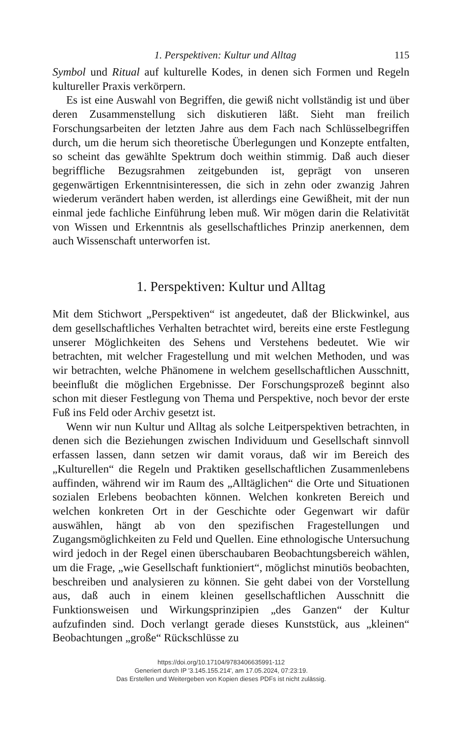1. Perspektiven: Kultur und Alltag 115
Symbol und Ritual auf kulturelle Kodes, in denen sich Formen und Regeln kultureller Praxis verkörpern.
Es ist eine Auswahl von Begriffen, die gewiß nicht vollständig ist und über deren Zusammenstellung sich diskutieren läßt. Sieht man freilich Forschungsarbeiten der letzten Jahre aus dem Fach nach Schlüsselbegriffen durch, um die herum sich theoretische Überlegungen und Konzepte entfalten, so scheint das gewählte Spektrum doch weithin stimmig. Daß auch dieser begriffliche Bezugsrahmen zeitgebunden ist, geprägt von unseren gegenwärtigen Erkenntnisinteressen, die sich in zehn oder zwanzig Jahren wiederum verändert haben werden, ist allerdings eine Gewißheit, mit der nun einmal jede fachliche Einführung leben muß. Wir mögen darin die Relativität von Wissen und Erkenntnis als gesellschaftliches Prinzip anerkennen, dem auch Wissenschaft unterworfen ist.
1. Perspektiven: Kultur und Alltag
Mit dem Stichwort „Perspektiven“ ist angedeutet, daß der Blickwinkel, aus dem gesellschaftliches Verhalten betrachtet wird, bereits eine erste Festlegung unserer Möglichkeiten des Sehens und Verstehens bedeutet. Wie wir betrachten, mit welcher Fragestellung und mit welchen Methoden, und was wir betrachten, welche Phänomene in welchem gesellschaftlichen Ausschnitt, beeinflußt die möglichen Ergebnisse. Der Forschungsprozeß beginnt also schon mit dieser Festlegung von Thema und Perspektive, noch bevor der erste Fuß ins Feld oder Archiv gesetzt ist.
Wenn wir nun Kultur und Alltag als solche Leitperspektiven betrachten, in denen sich die Beziehungen zwischen Individuum und Gesellschaft sinnvoll erfassen lassen, dann setzen wir damit voraus, daß wir im Bereich des „Kulturellen“ die Regeln und Praktiken gesellschaftlichen Zusammenlebens auffinden, während wir im Raum des „Alltäglichen“ die Orte und Situationen sozialen Erlebens beobachten können. Welchen konkreten Bereich und welchen konkreten Ort in der Geschichte oder Gegenwart wir dafür auswählen, hängt ab von den spezifischen Fragestellungen und Zugangsmöglichkeiten zu Feld und Quellen. Eine ethnologische Untersuchung wird jedoch in der Regel einen überschaubaren Beobachtungsbereich wählen, um die Frage, „wie Gesellschaft funktioniert“, möglichst minutiös beobachten, beschreiben und analysieren zu können. Sie geht dabei von der Vorstellung aus, daß auch in einem kleinen gesellschaftlichen Ausschnitt die Funktionsweisen und Wirkungsprinzipien „des Ganzen“ der Kultur aufzufinden sind. Doch verlangt gerade dieses Kunststück, aus „kleinen“ Beobachtungen „große“ Rückschlüsse zu
https://doi.org/10.17104/9783406635991-112
Generiert durch IP '3.145.155.214', am 17.05.2024, 07:23:19.
Das Erstellen und Weitergeben von Kopien dieses PDFs ist nicht zulässig.